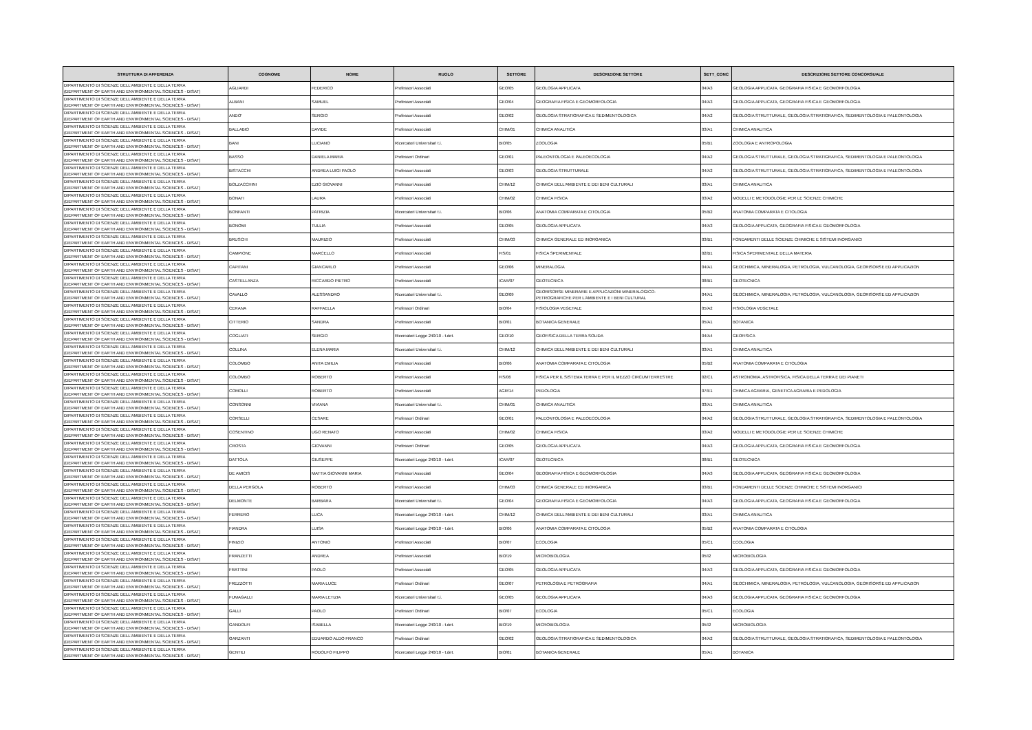| STRUTTURA DI AFFERENZA | COGNOME | NOME | RUOLO | SETTORE | DESCRIZIONE SETTORE | SETT_CONC | DESCRIZIONE SETTORE CONCORSUALE |
| --- | --- | --- | --- | --- | --- | --- | --- |
| DIPARTIMENTO DI SCIENZE DELL'AMBIENTE E DELLA TERRA (DEPARTMENT OF EARTH AND ENVIRONMENTAL SCIENCES - DISAT) | AGLIARDI | FEDERICO | Professori Associati | GEO/05 | GEOLOGIA APPLICATA | 04/A3 | GEOLOGIA APPLICATA, GEOGRAFIA FISICA E GEOMORFOLOGIA |
| DIPARTIMENTO DI SCIENZE DELL'AMBIENTE E DELLA TERRA (DEPARTMENT OF EARTH AND ENVIRONMENTAL SCIENCES - DISAT) | ALBANI | SAMUEL | Professori Associati | GEO/04 | GEOGRAFIA FISICA E GEOMORFOLOGIA | 04/A3 | GEOLOGIA APPLICATA, GEOGRAFIA FISICA E GEOMORFOLOGIA |
| DIPARTIMENTO DI SCIENZE DELL'AMBIENTE E DELLA TERRA (DEPARTMENT OF EARTH AND ENVIRONMENTAL SCIENCES - DISAT) | ANDO' | SERGIO | Professori Associati | GEO/02 | GEOLOGIA STRATIGRAFICA E SEDIMENTOLOGICA | 04/A2 | GEOLOGIA STRUTTURALE, GEOLOGIA STRATIGRAFICA, SEDIMENTOLOGIA E PALEONTOLOGIA |
| DIPARTIMENTO DI SCIENZE DELL'AMBIENTE E DELLA TERRA (DEPARTMENT OF EARTH AND ENVIRONMENTAL SCIENCES - DISAT) | BALLABIO | DAVIDE | Professori Associati | CHIM/01 | CHIMICA ANALITICA | 03/A1 | CHIMICA ANALITICA |
| DIPARTIMENTO DI SCIENZE DELL'AMBIENTE E DELLA TERRA (DEPARTMENT OF EARTH AND ENVIRONMENTAL SCIENCES - DISAT) | BANI | LUCIANO | Ricercatori Universitari t.i. | BIO/05 | ZOOLOGIA | 05/B1 | ZOOLOGIA E ANTROPOLOGIA |
| DIPARTIMENTO DI SCIENZE DELL'AMBIENTE E DELLA TERRA (DEPARTMENT OF EARTH AND ENVIRONMENTAL SCIENCES - DISAT) | BASSO | DANIELA MARIA | Professori Ordinari | GEO/01 | PALEONTOLOGIA E PALEOECOLOGIA | 04/A2 | GEOLOGIA STRUTTURALE, GEOLOGIA STRATIGRAFICA, SEDIMENTOLOGIA E PALEONTOLOGIA |
| DIPARTIMENTO DI SCIENZE DELL'AMBIENTE E DELLA TERRA (DEPARTMENT OF EARTH AND ENVIRONMENTAL SCIENCES - DISAT) | BISTACCHI | ANDREA LUIGI PAOLO | Professori Associati | GEO/03 | GEOLOGIA STRUTTURALE | 04/A2 | GEOLOGIA STRUTTURALE, GEOLOGIA STRATIGRAFICA, SEDIMENTOLOGIA E PALEONTOLOGIA |
| DIPARTIMENTO DI SCIENZE DELL'AMBIENTE E DELLA TERRA (DEPARTMENT OF EARTH AND ENVIRONMENTAL SCIENCES - DISAT) | BOLZACCHINI | EZIO GIOVANNI | Professori Associati | CHIM/12 | CHIMICA DELL'AMBIENTE E DEI BENI CULTURALI | 03/A1 | CHIMICA ANALITICA |
| DIPARTIMENTO DI SCIENZE DELL'AMBIENTE E DELLA TERRA (DEPARTMENT OF EARTH AND ENVIRONMENTAL SCIENCES - DISAT) | BONATI | LAURA | Professori Associati | CHIM/02 | CHIMICA FISICA | 03/A2 | MODELLI E METODOLOGIE PER LE SCIENZE CHIMICHE |
| DIPARTIMENTO DI SCIENZE DELL'AMBIENTE E DELLA TERRA (DEPARTMENT OF EARTH AND ENVIRONMENTAL SCIENCES - DISAT) | BONFANTI | PATRIZIA | Ricercatori Universitari t.i. | BIO/06 | ANATOMIA COMPARATA E CITOLOGIA | 05/B2 | ANATOMIA COMPARATA E CITOLOGIA |
| DIPARTIMENTO DI SCIENZE DELL'AMBIENTE E DELLA TERRA (DEPARTMENT OF EARTH AND ENVIRONMENTAL SCIENCES - DISAT) | BONOMI | TULLIA | Professori Associati | GEO/05 | GEOLOGIA APPLICATA | 04/A3 | GEOLOGIA APPLICATA, GEOGRAFIA FISICA E GEOMORFOLOGIA |
| DIPARTIMENTO DI SCIENZE DELL'AMBIENTE E DELLA TERRA (DEPARTMENT OF EARTH AND ENVIRONMENTAL SCIENCES - DISAT) | BRUSCHI | MAURIZIO | Professori Associati | CHIM/03 | CHIMICA GENERALE ED INORGANICA | 03/B1 | FONDAMENTI DELLE SCIENZE CHIMICHE E SISTEMI INORGANICI |
| DIPARTIMENTO DI SCIENZE DELL'AMBIENTE E DELLA TERRA (DEPARTMENT OF EARTH AND ENVIRONMENTAL SCIENCES - DISAT) | CAMPIONE | MARCELLO | Professori Associati | FIS/01 | FISICA SPERIMENTALE | 02/B1 | FISICA SPERIMENTALE DELLA MATERIA |
| DIPARTIMENTO DI SCIENZE DELL'AMBIENTE E DELLA TERRA (DEPARTMENT OF EARTH AND ENVIRONMENTAL SCIENCES - DISAT) | CAPITANI | GIANCARLO | Professori Associati | GEO/06 | MINERALOGIA | 04/A1 | GEOCHIMICA, MINERALOGIA, PETROLOGIA, VULCANOLOGIA, GEORISORSE ED APPLICAZION |
| DIPARTIMENTO DI SCIENZE DELL'AMBIENTE E DELLA TERRA (DEPARTMENT OF EARTH AND ENVIRONMENTAL SCIENCES - DISAT) | CASTELLANZA | RICCARDO PIETRO | Professori Associati | ICAR/07 | GEOTECNICA | 08/B1 | GEOTECNICA |
| DIPARTIMENTO DI SCIENZE DELL'AMBIENTE E DELLA TERRA (DEPARTMENT OF EARTH AND ENVIRONMENTAL SCIENCES - DISAT) | CAVALLO | ALESSANDRO | Ricercatori Universitari t.i. | GEO/09 | GEORISORSE MINERARIE E APPLICAZIONI MINERALOGICO- PETROGRAFICHE PER L'AMBIENTE E I BENI CULTURAL | 04/A1 | GEOCHIMICA, MINERALOGIA, PETROLOGIA, VULCANOLOGIA, GEORISORSE ED APPLICAZION |
| DIPARTIMENTO DI SCIENZE DELL'AMBIENTE E DELLA TERRA (DEPARTMENT OF EARTH AND ENVIRONMENTAL SCIENCES - DISAT) | CERANA | RAFFAELLA | Professori Ordinari | BIO/04 | FISIOLOGIA VEGETALE | 05/A2 | FISIOLOGIA VEGETALE |
| DIPARTIMENTO DI SCIENZE DELL'AMBIENTE E DELLA TERRA (DEPARTMENT OF EARTH AND ENVIRONMENTAL SCIENCES - DISAT) | CITTERIO | SANDRA | Professori Associati | BIO/01 | BOTANICA GENERALE | 05/A1 | BOTANICA |
| DIPARTIMENTO DI SCIENZE DELL'AMBIENTE E DELLA TERRA (DEPARTMENT OF EARTH AND ENVIRONMENTAL SCIENCES - DISAT) | COGLIATI | SERGIO | Ricercatori Legge 240/10 - t.det. | GEO/10 | GEOFISICA DELLA TERRA SOLIDA | 04/A4 | GEOFISICA |
| DIPARTIMENTO DI SCIENZE DELL'AMBIENTE E DELLA TERRA (DEPARTMENT OF EARTH AND ENVIRONMENTAL SCIENCES - DISAT) | COLLINA | ELENA MARIA | Ricercatori Universitari t.i. | CHIM/12 | CHIMICA DELL'AMBIENTE E DEI BENI CULTURALI | 03/A1 | CHIMICA ANALITICA |
| DIPARTIMENTO DI SCIENZE DELL'AMBIENTE E DELLA TERRA (DEPARTMENT OF EARTH AND ENVIRONMENTAL SCIENCES - DISAT) | COLOMBO | ANITA EMILIA | Professori Associati | BIO/06 | ANATOMIA COMPARATA E CITOLOGIA | 05/B2 | ANATOMIA COMPARATA E CITOLOGIA |
| DIPARTIMENTO DI SCIENZE DELL'AMBIENTE E DELLA TERRA (DEPARTMENT OF EARTH AND ENVIRONMENTAL SCIENCES - DISAT) | COLOMBO | ROBERTO | Professori Associati | FIS/06 | FISICA PER IL SISTEMA TERRA E PER IL MEZZO CIRCUMTERRESTRE | 02/C1 | ASTRONOMIA, ASTROFISICA, FISICA DELLA TERRA E DEI PIANETI |
| DIPARTIMENTO DI SCIENZE DELL'AMBIENTE E DELLA TERRA (DEPARTMENT OF EARTH AND ENVIRONMENTAL SCIENCES - DISAT) | COMOLLI | ROBERTO | Professori Associati | AGR/14 | PEDOLOGIA | 07/E1 | CHIMICA AGRARIA, GENETICA AGRARIA E PEDOLOGIA |
| DIPARTIMENTO DI SCIENZE DELL'AMBIENTE E DELLA TERRA (DEPARTMENT OF EARTH AND ENVIRONMENTAL SCIENCES - DISAT) | CONSONNI | VIVIANA | Ricercatori Universitari t.i. | CHIM/01 | CHIMICA ANALITICA | 03/A1 | CHIMICA ANALITICA |
| DIPARTIMENTO DI SCIENZE DELL'AMBIENTE E DELLA TERRA (DEPARTMENT OF EARTH AND ENVIRONMENTAL SCIENCES - DISAT) | CORSELLI | CESARE | Professori Ordinari | GEO/01 | PALEONTOLOGIA E PALEOECOLOGIA | 04/A2 | GEOLOGIA STRUTTURALE, GEOLOGIA STRATIGRAFICA, SEDIMENTOLOGIA E PALEONTOLOGIA |
| DIPARTIMENTO DI SCIENZE DELL'AMBIENTE E DELLA TERRA (DEPARTMENT OF EARTH AND ENVIRONMENTAL SCIENCES - DISAT) | COSENTINO | UGO RENATO | Professori Associati | CHIM/02 | CHIMICA FISICA | 03/A2 | MODELLI E METODOLOGIE PER LE SCIENZE CHIMICHE |
| DIPARTIMENTO DI SCIENZE DELL'AMBIENTE E DELLA TERRA (DEPARTMENT OF EARTH AND ENVIRONMENTAL SCIENCES - DISAT) | CROSTA | GIOVANNI | Professori Ordinari | GEO/05 | GEOLOGIA APPLICATA | 04/A3 | GEOLOGIA APPLICATA, GEOGRAFIA FISICA E GEOMORFOLOGIA |
| DIPARTIMENTO DI SCIENZE DELL'AMBIENTE E DELLA TERRA (DEPARTMENT OF EARTH AND ENVIRONMENTAL SCIENCES - DISAT) | DATTOLA | GIUSEPPE | Ricercatori Legge 240/10 - t.det. | ICAR/07 | GEOTECNICA | 08/B1 | GEOTECNICA |
| DIPARTIMENTO DI SCIENZE DELL'AMBIENTE E DELLA TERRA (DEPARTMENT OF EARTH AND ENVIRONMENTAL SCIENCES - DISAT) | DE AMICIS | MATTIA GIOVANNI MARIA | Professori Associati | GEO/04 | GEOGRAFIA FISICA E GEOMORFOLOGIA | 04/A3 | GEOLOGIA APPLICATA, GEOGRAFIA FISICA E GEOMORFOLOGIA |
| DIPARTIMENTO DI SCIENZE DELL'AMBIENTE E DELLA TERRA (DEPARTMENT OF EARTH AND ENVIRONMENTAL SCIENCES - DISAT) | DELLA PERGOLA | ROBERTO | Professori Associati | CHIM/03 | CHIMICA GENERALE ED INORGANICA | 03/B1 | FONDAMENTI DELLE SCIENZE CHIMICHE E SISTEMI INORGANICI |
| DIPARTIMENTO DI SCIENZE DELL'AMBIENTE E DELLA TERRA (DEPARTMENT OF EARTH AND ENVIRONMENTAL SCIENCES - DISAT) | DELMONTE | BARBARA | Ricercatori Universitari t.i. | GEO/04 | GEOGRAFIA FISICA E GEOMORFOLOGIA | 04/A3 | GEOLOGIA APPLICATA, GEOGRAFIA FISICA E GEOMORFOLOGIA |
| DIPARTIMENTO DI SCIENZE DELL'AMBIENTE E DELLA TERRA (DEPARTMENT OF EARTH AND ENVIRONMENTAL SCIENCES - DISAT) | FERRERO | LUCA | Ricercatori Legge 240/10 - t.det. | CHIM/12 | CHIMICA DELL'AMBIENTE E DEI BENI CULTURALI | 03/A1 | CHIMICA ANALITICA |
| DIPARTIMENTO DI SCIENZE DELL'AMBIENTE E DELLA TERRA (DEPARTMENT OF EARTH AND ENVIRONMENTAL SCIENCES - DISAT) | FIANDRA | LUISA | Ricercatori Legge 240/10 - t.det. | BIO/06 | ANATOMIA COMPARATA E CITOLOGIA | 05/B2 | ANATOMIA COMPARATA E CITOLOGIA |
| DIPARTIMENTO DI SCIENZE DELL'AMBIENTE E DELLA TERRA (DEPARTMENT OF EARTH AND ENVIRONMENTAL SCIENCES - DISAT) | FINIZIO | ANTONIO | Professori Associati | BIO/07 | ECOLOGIA | 05/C1 | ECOLOGIA |
| DIPARTIMENTO DI SCIENZE DELL'AMBIENTE E DELLA TERRA (DEPARTMENT OF EARTH AND ENVIRONMENTAL SCIENCES - DISAT) | FRANZETTI | ANDREA | Professori Associati | BIO/19 | MICROBIOLOGIA | 05/I2 | MICROBIOLOGIA |
| DIPARTIMENTO DI SCIENZE DELL'AMBIENTE E DELLA TERRA (DEPARTMENT OF EARTH AND ENVIRONMENTAL SCIENCES - DISAT) | FRATTINI | PAOLO | Professori Associati | GEO/05 | GEOLOGIA APPLICATA | 04/A3 | GEOLOGIA APPLICATA, GEOGRAFIA FISICA E GEOMORFOLOGIA |
| DIPARTIMENTO DI SCIENZE DELL'AMBIENTE E DELLA TERRA (DEPARTMENT OF EARTH AND ENVIRONMENTAL SCIENCES - DISAT) | FREZZOTTI | MARIA LUCE | Professori Ordinari | GEO/07 | PETROLOGIA E PETROGRAFIA | 04/A1 | GEOCHIMICA, MINERALOGIA, PETROLOGIA, VULCANOLOGIA, GEORISORSE ED APPLICAZION |
| DIPARTIMENTO DI SCIENZE DELL'AMBIENTE E DELLA TERRA (DEPARTMENT OF EARTH AND ENVIRONMENTAL SCIENCES - DISAT) | FUMAGALLI | MARIA LETIZIA | Ricercatori Universitari t.i. | GEO/05 | GEOLOGIA APPLICATA | 04/A3 | GEOLOGIA APPLICATA, GEOGRAFIA FISICA E GEOMORFOLOGIA |
| DIPARTIMENTO DI SCIENZE DELL'AMBIENTE E DELLA TERRA (DEPARTMENT OF EARTH AND ENVIRONMENTAL SCIENCES - DISAT) | GALLI | PAOLO | Professori Ordinari | BIO/07 | ECOLOGIA | 05/C1 | ECOLOGIA |
| DIPARTIMENTO DI SCIENZE DELL'AMBIENTE E DELLA TERRA (DEPARTMENT OF EARTH AND ENVIRONMENTAL SCIENCES - DISAT) | GANDOLFI | ISABELLA | Ricercatori Legge 240/10 - t.det. | BIO/19 | MICROBIOLOGIA | 05/I2 | MICROBIOLOGIA |
| DIPARTIMENTO DI SCIENZE DELL'AMBIENTE E DELLA TERRA (DEPARTMENT OF EARTH AND ENVIRONMENTAL SCIENCES - DISAT) | GARZANTI | EDUARDO ALDO FRANCO | Professori Ordinari | GEO/02 | GEOLOGIA STRATIGRAFICA E SEDIMENTOLOGICA | 04/A2 | GEOLOGIA STRUTTURALE, GEOLOGIA STRATIGRAFICA, SEDIMENTOLOGIA E PALEONTOLOGIA |
| DIPARTIMENTO DI SCIENZE DELL'AMBIENTE E DELLA TERRA (DEPARTMENT OF EARTH AND ENVIRONMENTAL SCIENCES - DISAT) | GENTILI | RODOLFO FILIPPO | Ricercatori Legge 240/10 - t.det. | BIO/01 | BOTANICA GENERALE | 05/A1 | BOTANICA |